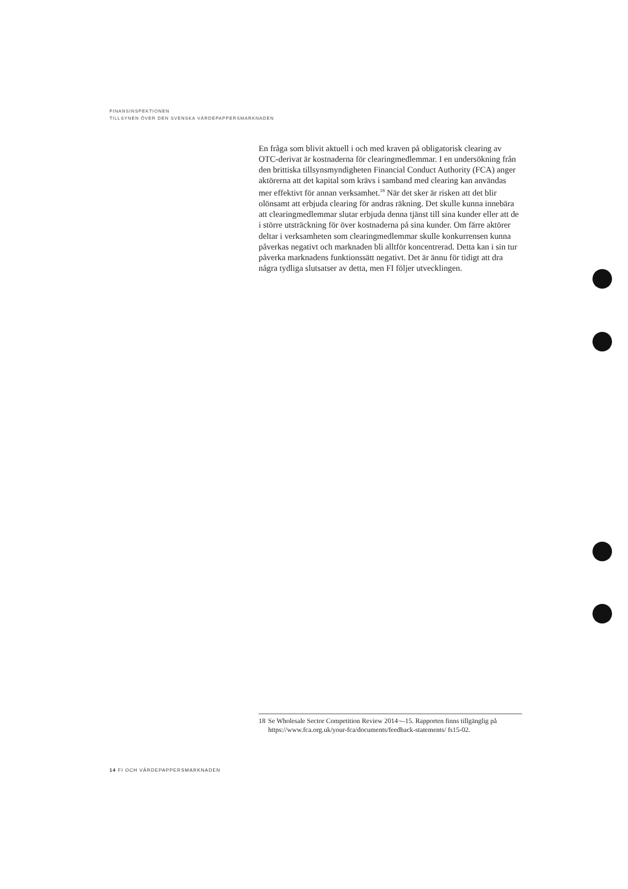FINANSINSPEKTIONEN
TILLSYNEN ÖVER DEN SVENSKA VÄRDEPAPPERSMARKNADEN
En fråga som blivit aktuell i och med kraven på obligatorisk clearing av OTC-derivat är kostnaderna för clearingmedlemmar. I en undersökning från den brittiska tillsynsmyndigheten Financial Conduct Authority (FCA) anger aktörerna att det kapital som krävs i samband med clearing kan användas mer effektivt för annan verksamhet.<sup>18</sup> När det sker är risken att det blir olönsamt att erbjuda clearing för andras räkning. Det skulle kunna innebära att clearingmedlemmar slutar erbjuda denna tjänst till sina kunder eller att de i större utsträckning för över kostnaderna på sina kunder. Om färre aktörer deltar i verksamheten som clearingmedlemmar skulle konkurrensen kunna påverkas negativt och marknaden bli alltför koncentrerad. Detta kan i sin tur påverka marknadens funktionssätt negativt. Det är ännu för tidigt att dra några tydliga slutsatser av detta, men FI följer utvecklingen.
18 Se Wholesale Sector Competition Review 2014¬–15. Rapporten finns tillgänglig på https://www.fca.org.uk/your-fca/documents/feedback-statements/ fs15-02.
14 FI OCH VÄRDEPAPPERSMARKNADEN